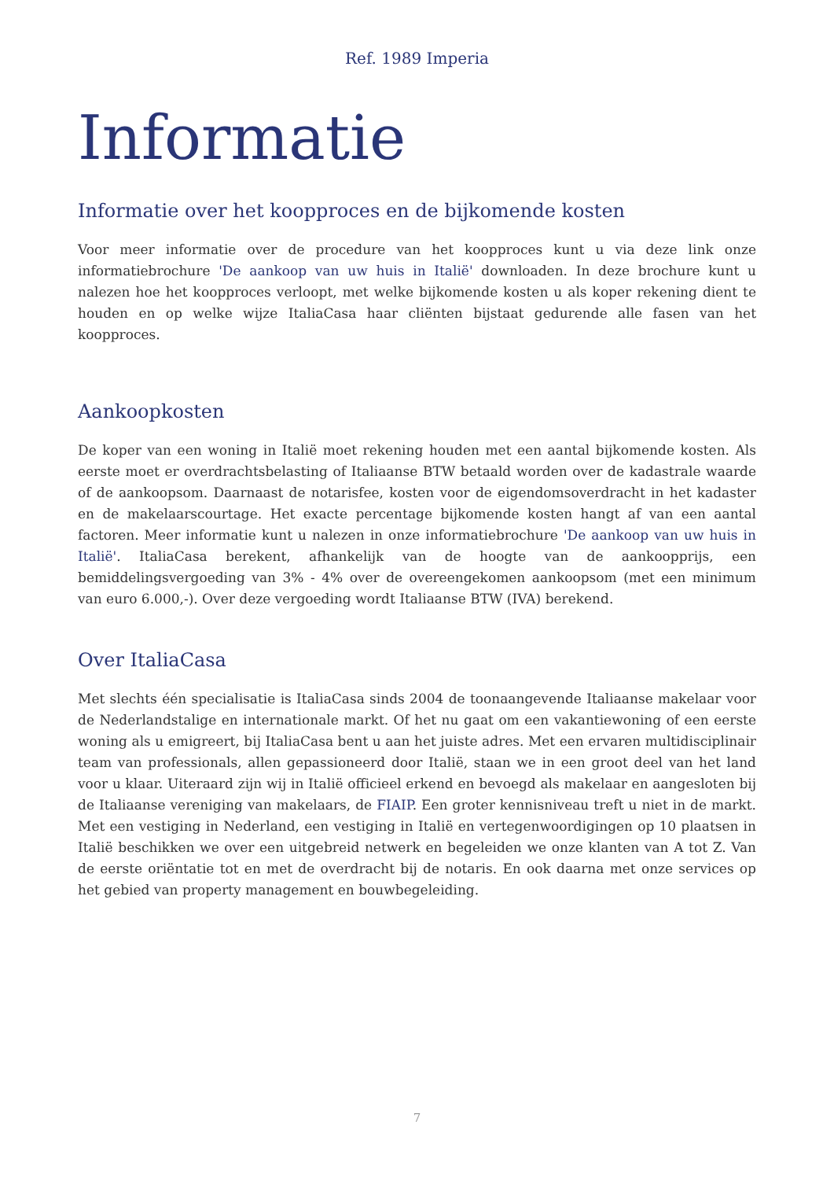Ref. 1989 Imperia
Informatie
Informatie over het koopproces en de bijkomende kosten
Voor meer informatie over de procedure van het koopproces kunt u via deze link onze informatiebrochure 'De aankoop van uw huis in Italië' downloaden. In deze brochure kunt u nalezen hoe het koopproces verloopt, met welke bijkomende kosten u als koper rekening dient te houden en op welke wijze ItaliaCasa haar cliënten bijstaat gedurende alle fasen van het koopproces.
Aankoopkosten
De koper van een woning in Italië moet rekening houden met een aantal bijkomende kosten. Als eerste moet er overdrachtsbelasting of Italiaanse BTW betaald worden over de kadastrale waarde of de aankoopsom. Daarnaast de notarisfee, kosten voor de eigendomsoverdracht in het kadaster en de makelaarscourtage. Het exacte percentage bijkomende kosten hangt af van een aantal factoren. Meer informatie kunt u nalezen in onze informatiebrochure 'De aankoop van uw huis in Italië'. ItaliaCasa berekent, afhankelijk van de hoogte van de aankoopprijs, een bemiddelingsvergoeding van 3% - 4% over de overeengekomen aankoopsom (met een minimum van euro 6.000,-). Over deze vergoeding wordt Italiaanse BTW (IVA) berekend.
Over ItaliaCasa
Met slechts één specialisatie is ItaliaCasa sinds 2004 de toonaangevende Italiaanse makelaar voor de Nederlandstalige en internationale markt. Of het nu gaat om een vakantiewoning of een eerste woning als u emigreert, bij ItaliaCasa bent u aan het juiste adres. Met een ervaren multidisciplinair team van professionals, allen gepassioneerd door Italië, staan we in een groot deel van het land voor u klaar. Uiteraard zijn wij in Italië officieel erkend en bevoegd als makelaar en aangesloten bij de Italiaanse vereniging van makelaars, de FIAIP. Een groter kennisniveau treft u niet in de markt. Met een vestiging in Nederland, een vestiging in Italië en vertegenwoordigingen op 10 plaatsen in Italië beschikken we over een uitgebreid netwerk en begeleiden we onze klanten van A tot Z. Van de eerste oriëntatie tot en met de overdracht bij de notaris. En ook daarna met onze services op het gebied van property management en bouwbegeleiding.
7